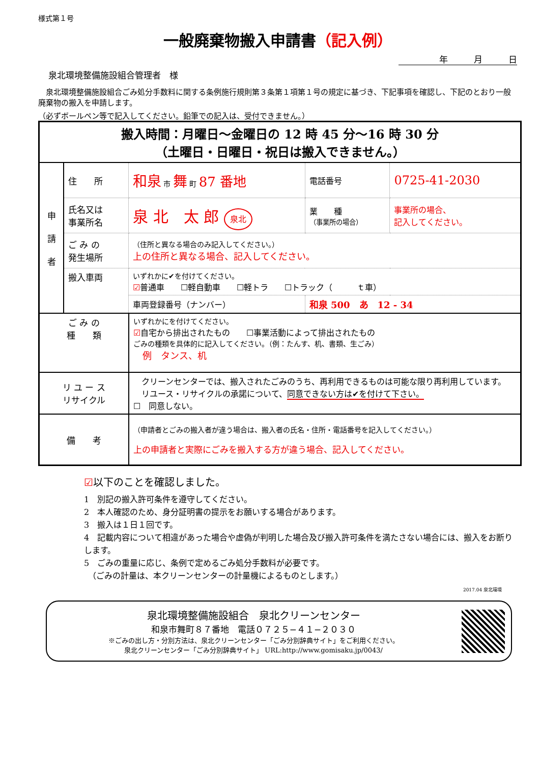様式第１号
一般廃棄物搬入申請書（記入例）
年　　　月　　　日
泉北環境整備施設組合管理者　様
　泉北環境整備施設組合ごみ処分手数料に関する条例施行規則第３条第１項第１号の規定に基づき、下記事項を確認し、下記のとおり一般廃棄物の搬入を申請します。
（必ずボールペン等で記入してください。鉛筆での記入は、受付できません。）
| 搬入時間：月曜日～金曜日の 12 時 45 分～16 時 30 分 （土曜日・日曜日・祝日は搬入できません。） | | | | | |
| 申 請 者 | 住 所 | 和泉 市 舞 町 87 番地 | | 電話番号 | 0725-41-2030 |
| | 氏名又は 事業所名 | 泉 北 太 郎 泉北 | | 業 種 （事業所の場合） | 事業所の場合、 記入してください。 |
| | ご み の 発生場所 | （住所と異なる場合のみ記入してください。） 上の住所と異なる場合、記入してください。 | | | |
| | 搬入車両 | いずれかに✔を付けてください。 ☑ 普通車 ☐軽自動車 ☐軽トラ ☐トラック（ ｔ車） | | | |
| | | 車両登録番号（ナンバー） | 和泉 500 あ 12 - 34 | | |
| ご み の 種 類 | | いずれかにを付けてください。 ☑ 自宅から排出されたもの ☐事業活動によって排出されたもの ごみの種類を具体的に記入してください。（例：たんす、机、書類、生ごみ） 例 タンス、机 | | | |
| リ ユ ー ス リサイクル | | クリーンセンターでは、搬入されたごみのうち、再利用できるものは可能な限り再利用しています。 リユース・リサイクルの承諾について、 同意できない方は✔を付けて下さい。 ☐ 同意しない。 | | | |
| 備 考 | | （申請者とごみの搬入者が違う場合は、搬入者の氏名・住所・電話番号を記入してください。） 上の申請者と実際にごみを搬入する方が違う場合、記入してください。 | | | |
☑以下のことを確認しました。
1　別記の搬入許可条件を遵守してください。
2　本人確認のため、身分証明書の提示をお願いする場合があります。
3　搬入は１日１回です。
4　記載内容について相違があった場合や虚偽が判明した場合及び搬入許可条件を満たさない場合には、搬入をお断りします。
5　ごみの重量に応じ、条例で定めるごみ処分手数料が必要です。
　（ごみの計量は、本クリーンセンターの計量機によるものとします。）
2017.04 泉北環境
泉北環境整備施設組合　泉北クリーンセンター
和泉市舞町８７番地　電話０７２５−４１−２０３０
※ごみの出し方・分別方法は、泉北クリーンセンター「ごみ分別辞典サイト」をご利用ください。
泉北クリーンセンター「ごみ分別辞典サイト」 URL:http://www.gomisaku.jp/0043/